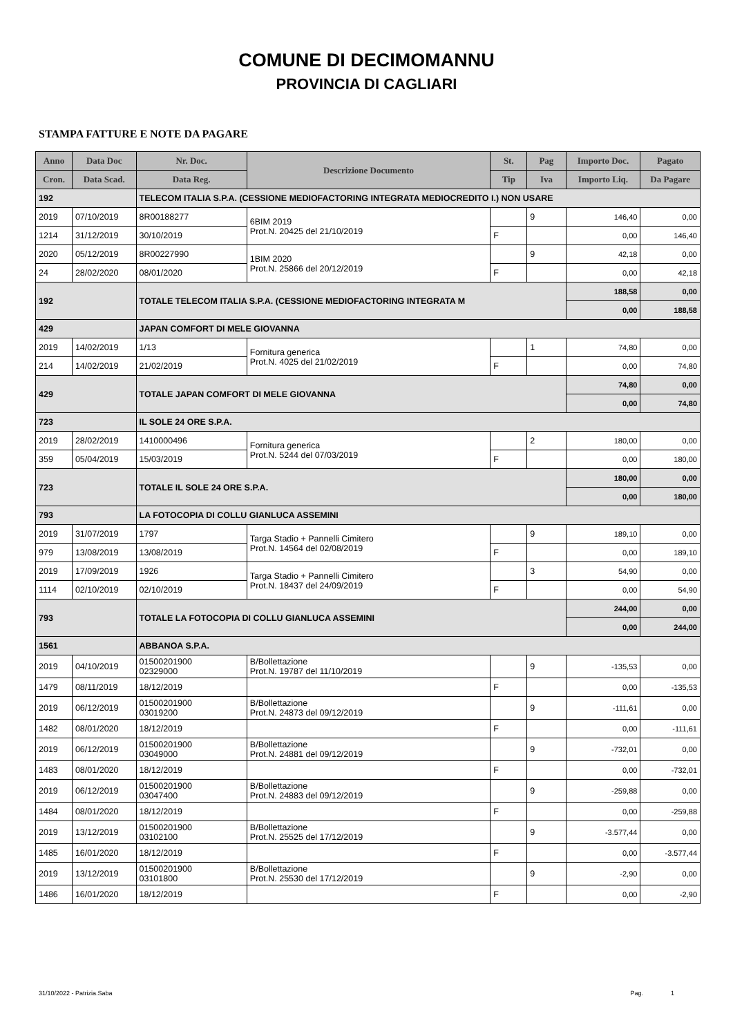COMUNE DI DECIMOMANNU
PROVINCIA DI CAGLIARI
STAMPA FATTURE E NOTE DA PAGARE
| Anno | Data Doc | Nr. Doc. | Descrizione Documento | St. | Pag | Importo Doc. | Pagato |
| --- | --- | --- | --- | --- | --- | --- | --- |
| Cron. | Data Scad. | Data Reg. | | Tip | Iva | Importo Liq. | Da Pagare |
| 192 | | TELECOM ITALIA S.P.A. (CESSIONE MEDIOFACTORING INTEGRATA MEDIOCREDITO I.) NON USARE | | | | | |
| 2019 | 07/10/2019 | 8R00188277 | 6BIM 2019 Prot.N. 20425 del 21/10/2019 | | 9 | 146,40 | 0,00 |
| 1214 | 31/12/2019 | 30/10/2019 | | F | | 0,00 | 146,40 |
| 2020 | 05/12/2019 | 8R00227990 | 1BIM 2020 Prot.N. 25866 del 20/12/2019 | | 9 | 42,18 | 0,00 |
| 24 | 28/02/2020 | 08/01/2020 | | F | | 0,00 | 42,18 |
| 192 | | TOTALE TELECOM ITALIA S.P.A. (CESSIONE MEDIOFACTORING INTEGRATA M | | | | 188,58 | 0,00 |
| | | | | | | 0,00 | 188,58 |
| 429 | | JAPAN COMFORT DI MELE GIOVANNA | | | | | |
| 2019 | 14/02/2019 | 1/13 | Fornitura generica Prot.N. 4025 del 21/02/2019 | | 1 | 74,80 | 0,00 |
| 214 | 14/02/2019 | 21/02/2019 | | F | | 0,00 | 74,80 |
| 429 | | TOTALE JAPAN COMFORT DI MELE GIOVANNA | | | | 74,80 | 0,00 |
| | | | | | | 0,00 | 74,80 |
| 723 | | IL SOLE 24 ORE S.P.A. | | | | | |
| 2019 | 28/02/2019 | 1410000496 | Fornitura generica Prot.N. 5244 del 07/03/2019 | | 2 | 180,00 | 0,00 |
| 359 | 05/04/2019 | 15/03/2019 | | F | | 0,00 | 180,00 |
| 723 | | TOTALE IL SOLE 24 ORE S.P.A. | | | | 180,00 | 0,00 |
| | | | | | | 0,00 | 180,00 |
| 793 | | LA FOTOCOPIA DI COLLU GIANLUCA ASSEMINI | | | | | |
| 2019 | 31/07/2019 | 1797 | Targa Stadio + Pannelli Cimitero Prot.N. 14564 del 02/08/2019 | | 9 | 189,10 | 0,00 |
| 979 | 13/08/2019 | 13/08/2019 | | F | | 0,00 | 189,10 |
| 2019 | 17/09/2019 | 1926 | Targa Stadio + Pannelli Cimitero Prot.N. 18437 del 24/09/2019 | | 3 | 54,90 | 0,00 |
| 1114 | 02/10/2019 | 02/10/2019 | | F | | 0,00 | 54,90 |
| 793 | | TOTALE LA FOTOCOPIA DI COLLU GIANLUCA ASSEMINI | | | | 244,00 | 0,00 |
| | | | | | | 0,00 | 244,00 |
| 1561 | | ABBANOA S.P.A. | | | | | |
| 2019 | 04/10/2019 | 01500201900 02329000 | B/Bollettazione Prot.N. 19787 del 11/10/2019 | | 9 | -135,53 | 0,00 |
| 1479 | 08/11/2019 | 18/12/2019 | | F | | 0,00 | -135,53 |
| 2019 | 06/12/2019 | 01500201900 03019200 | B/Bollettazione Prot.N. 24873 del 09/12/2019 | | 9 | -111,61 | 0,00 |
| 1482 | 08/01/2020 | 18/12/2019 | | F | | 0,00 | -111,61 |
| 2019 | 06/12/2019 | 01500201900 03049000 | B/Bollettazione Prot.N. 24881 del 09/12/2019 | | 9 | -732,01 | 0,00 |
| 1483 | 08/01/2020 | 18/12/2019 | | F | | 0,00 | -732,01 |
| 2019 | 06/12/2019 | 01500201900 03047400 | B/Bollettazione Prot.N. 24883 del 09/12/2019 | | 9 | -259,88 | 0,00 |
| 1484 | 08/01/2020 | 18/12/2019 | | F | | 0,00 | -259,88 |
| 2019 | 13/12/2019 | 01500201900 03102100 | B/Bollettazione Prot.N. 25525 del 17/12/2019 | | 9 | -3.577,44 | 0,00 |
| 1485 | 16/01/2020 | 18/12/2019 | | F | | 0,00 | -3.577,44 |
| 2019 | 13/12/2019 | 01500201900 03101800 | B/Bollettazione Prot.N. 25530 del 17/12/2019 | | 9 | -2,90 | 0,00 |
| 1486 | 16/01/2020 | 18/12/2019 | | F | | 0,00 | -2,90 |
31/10/2022 - Patrizia.Saba Pag. 1